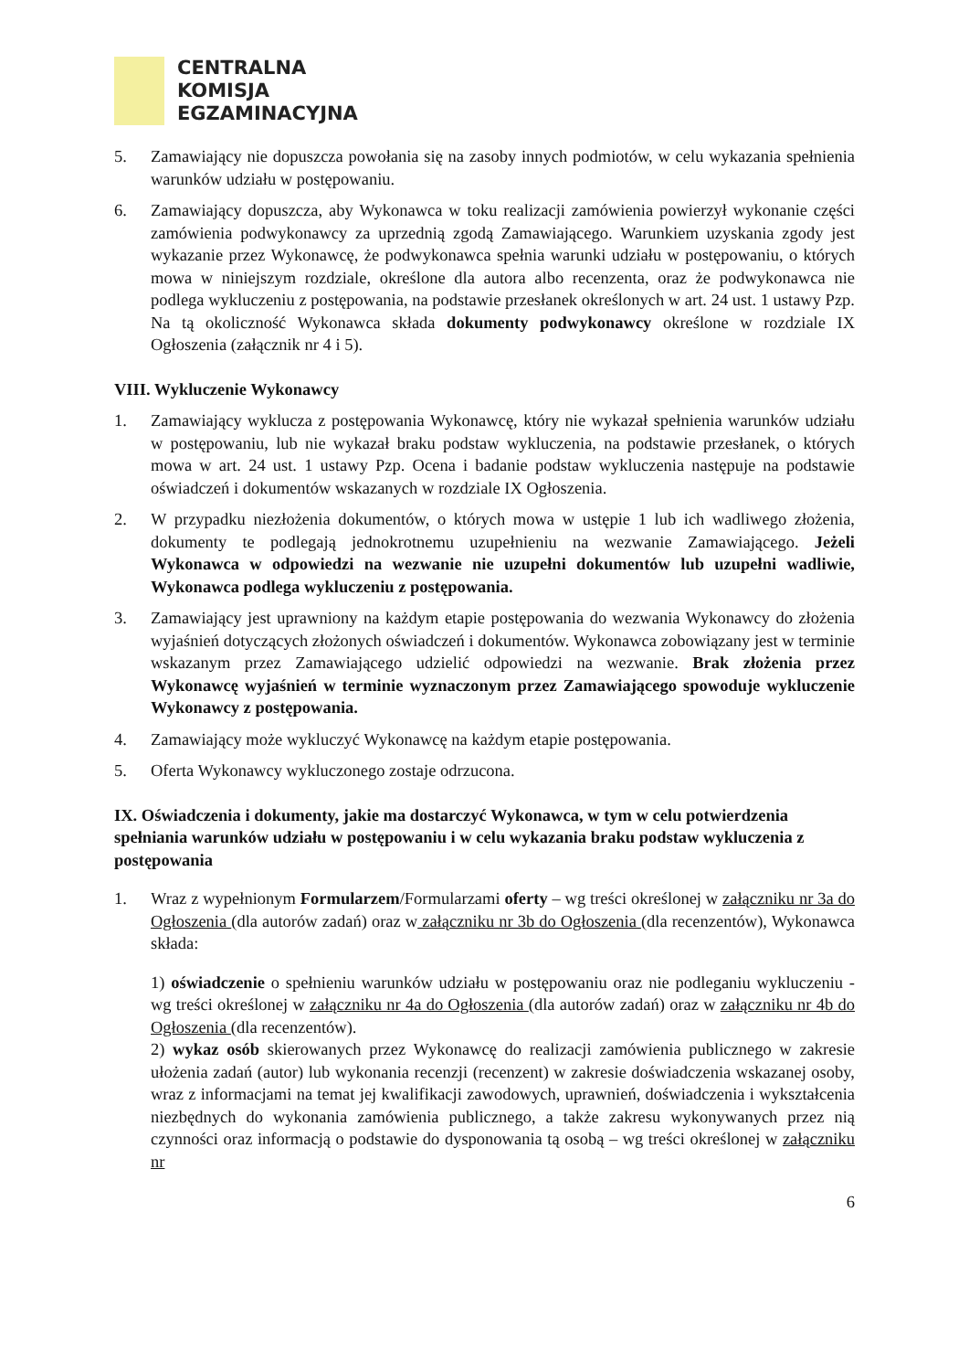CENTRALNA
KOMISJA
EGZAMINACYJNA
5. Zamawiający nie dopuszcza powołania się na zasoby innych podmiotów, w celu wykazania spełnienia warunków udziału w postępowaniu.
6. Zamawiający dopuszcza, aby Wykonawca w toku realizacji zamówienia powierzył wykonanie części zamówienia podwykonawcy za uprzednią zgodą Zamawiającego. Warunkiem uzyskania zgody jest wykazanie przez Wykonawcę, że podwykonawca spełnia warunki udziału w postępowaniu, o których mowa w niniejszym rozdziale, określone dla autora albo recenzenta, oraz że podwykonawca nie podlega wykluczeniu z postępowania, na podstawie przesłanek określonych w art. 24 ust. 1 ustawy Pzp. Na tą okoliczność Wykonawca składa dokumenty podwykonawcy określone w rozdziale IX Ogłoszenia (załącznik nr 4 i 5).
VIII. Wykluczenie Wykonawcy
1. Zamawiający wyklucza z postępowania Wykonawcę, który nie wykazał spełnienia warunków udziału w postępowaniu, lub nie wykazał braku podstaw wykluczenia, na podstawie przesłanek, o których mowa w art. 24 ust. 1 ustawy Pzp. Ocena i badanie podstaw wykluczenia następuje na podstawie oświadczeń i dokumentów wskazanych w rozdziale IX Ogłoszenia.
2. W przypadku niezłożenia dokumentów, o których mowa w ustępie 1 lub ich wadliwego złożenia, dokumenty te podlegają jednokrotnemu uzupełnieniu na wezwanie Zamawiającego. Jeżeli Wykonawca w odpowiedzi na wezwanie nie uzupełni dokumentów lub uzupełni wadliwie, Wykonawca podlega wykluczeniu z postępowania.
3. Zamawiający jest uprawniony na każdym etapie postępowania do wezwania Wykonawcy do złożenia wyjaśnień dotyczących złożonych oświadczeń i dokumentów. Wykonawca zobowiązany jest w terminie wskazanym przez Zamawiającego udzielić odpowiedzi na wezwanie. Brak złożenia przez Wykonawcę wyjaśnień w terminie wyznaczonym przez Zamawiającego spowoduje wykluczenie Wykonawcy z postępowania.
4. Zamawiający może wykluczyć Wykonawcę na każdym etapie postępowania.
5. Oferta Wykonawcy wykluczonego zostaje odrzucona.
IX. Oświadczenia i dokumenty, jakie ma dostarczyć Wykonawca, w tym w celu potwierdzenia spełniania warunków udziału w postępowaniu i w celu wykazania braku podstaw wykluczenia z postępowania
1. Wraz z wypełnionym Formularzem/Formularzami oferty – wg treści określonej w załączniku nr 3a do Ogłoszenia (dla autorów zadań) oraz w załączniku nr 3b do Ogłoszenia (dla recenzentów), Wykonawca składa:
1) oświadczenie o spełnieniu warunków udziału w postępowaniu oraz nie podleganiu wykluczeniu - wg treści określonej w załączniku nr 4a do Ogłoszenia (dla autorów zadań) oraz w załączniku nr 4b do Ogłoszenia (dla recenzentów).
2) wykaz osób skierowanych przez Wykonawcę do realizacji zamówienia publicznego w zakresie ułożenia zadań (autor) lub wykonania recenzji (recenzent) w zakresie doświadczenia wskazanej osoby, wraz z informacjami na temat jej kwalifikacji zawodowych, uprawnień, doświadczenia i wykształcenia niezbędnych do wykonania zamówienia publicznego, a także zakresu wykonywanych przez nią czynności oraz informacją o podstawie do dysponowania tą osobą – wg treści określonej w załączniku nr
6